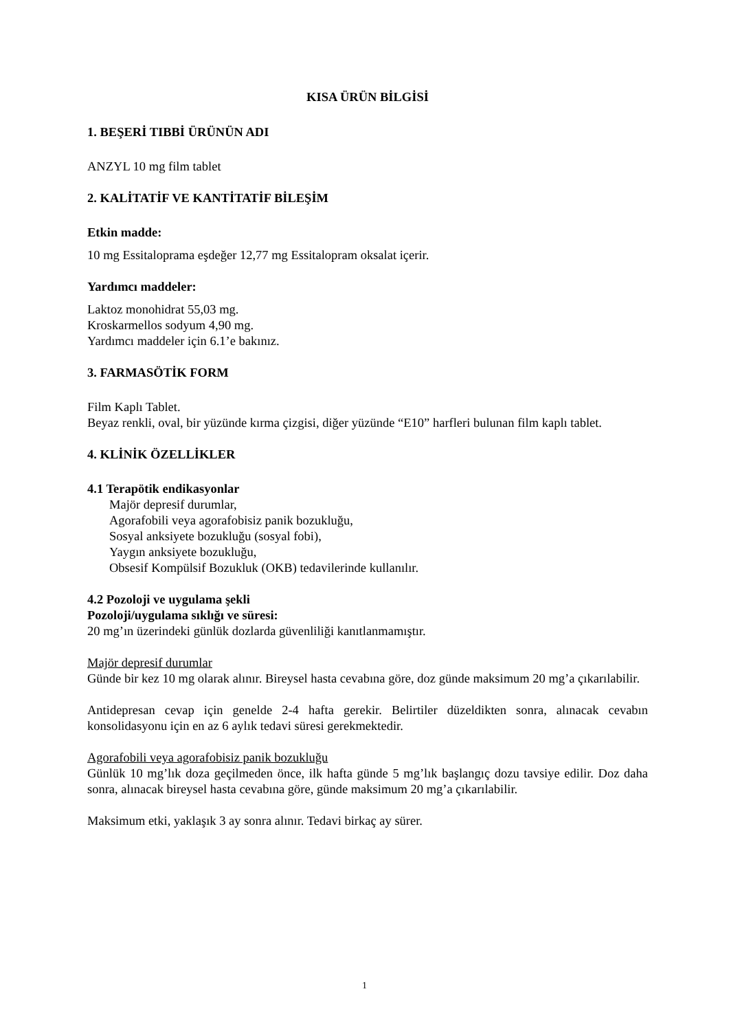KISA ÜRÜN BİLGİSİ
1. BEŞERİ TIBBİ ÜRÜNÜN ADI
ANZYL 10 mg film tablet
2. KALİTATİF VE KANTİTATİF BİLEŞİM
Etkin madde:
10 mg Essitaloprama eşdeğer 12,77 mg Essitalopram oksalat içerir.
Yardımcı maddeler:
Laktoz monohidrat 55,03 mg.
Kroskarmellos sodyum 4,90 mg.
Yardımcı maddeler için 6.1’e bakınız.
3. FARMASÖTİK FORM
Film Kaplı Tablet.
Beyaz renkli, oval, bir yüzünde kırma çizgisi, diğer yüzünde “E10” harfleri bulunan film kaplı tablet.
4. KLİNİK ÖZELLİKLER
4.1 Terapötik endikasyonlar
Majör depresif durumlar,
Agorafobili veya agorafobisiz panik bozukluğu,
Sosyal anksiyete bozukluğu (sosyal fobi),
Yaygın anksiyete bozukluğu,
Obsesif Kompülsif Bozukluk (OKB) tedavilerinde kullanılır.
4.2 Pozoloji ve uygulama şekli
Pozoloji/uygulama sıklığı ve süresi:
20 mg’ın üzerindeki günlük dozlarda güvenliliği kanıtlanmamıştır.
Majör depresif durumlar
Günde bir kez 10 mg olarak alınır. Bireysel hasta cevabına göre, doz günde maksimum 20 mg’a çıkarılabilir.
Antidepresan cevap için genelde 2-4 hafta gerekir. Belirtiler düzeldikten sonra, alınacak cevabın konsolidasyonu için en az 6 aylık tedavi süresi gerekmektedir.
Agorafobili veya agorafobisiz panik bozukluğu
Günlük 10 mg’lık doza geçilmeden önce, ilk hafta günde 5 mg’lık başlangıç dozu tavsiye edilir. Doz daha sonra, alınacak bireysel hasta cevabına göre, günde maksimum 20 mg’a çıkarılabilir.
Maksimum etki, yaklaşık 3 ay sonra alınır. Tedavi birkaç ay sürer.
1